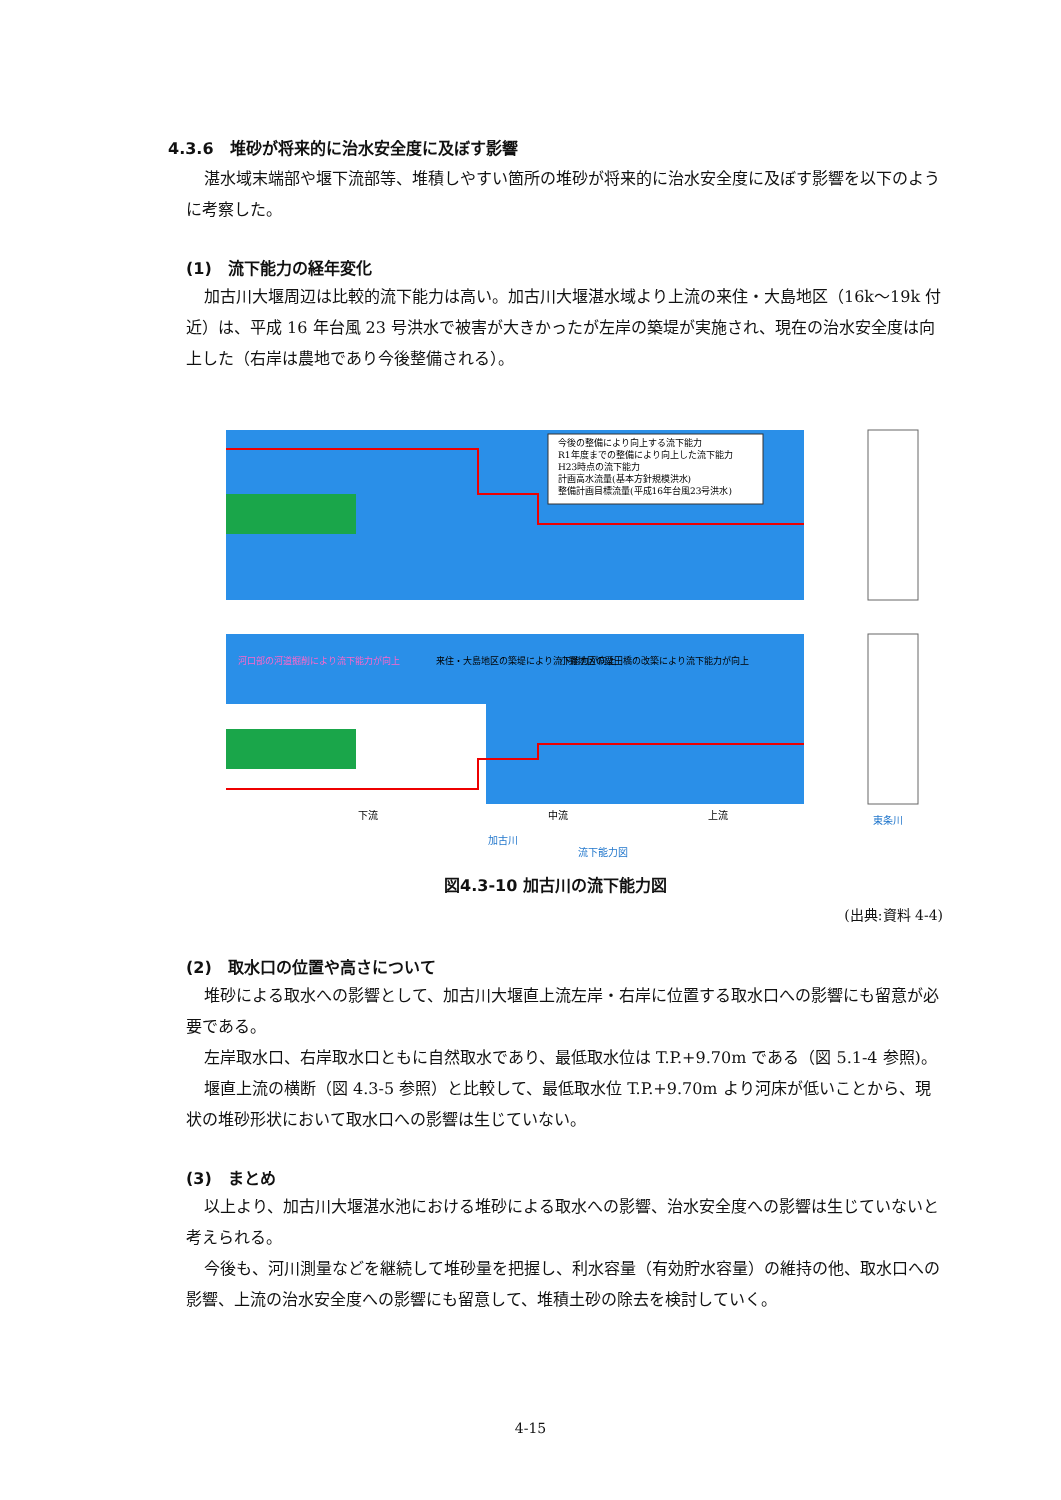4.3.6　堆砂が将来的に治水安全度に及ぼす影響
湛水域末端部や堰下流部等、堆積しやすい箇所の堆砂が将来的に治水安全度に及ぼす影響を以下のように考察した。
(1)　流下能力の経年変化
加古川大堰周辺は比較的流下能力は高い。加古川大堰湛水域より上流の来住・大島地区（16k～19k 付近）は、平成 16 年台風 23 号洪水で被害が大きかったが左岸の築堤が実施され、現在の治水安全度は向上した（右岸は農地であり今後整備される）。
今後の整備により向上する流下能力
R1年度までの整備により向上した流下能力
H23時点の流下能力
計画高水流量(基本方針規模洪水)
整備計画目標流量(平成16年台風23号洪水)
河口部の河道掘削により流下能力が向上
来住・大島地区の築堤により流下能力が向上
小野地区の粟田橋の改築により流下能力が向上
下流
中流
上流
加古川
流下能力図
東条川
図4.3-10 加古川の流下能力図
(出典:資料 4-4)
(2)　取水口の位置や高さについて
堆砂による取水への影響として、加古川大堰直上流左岸・右岸に位置する取水口への影響にも留意が必要である。
左岸取水口、右岸取水口ともに自然取水であり、最低取水位は T.P.+9.70m である（図 5.1-4 参照)。
堰直上流の横断（図 4.3-5 参照）と比較して、最低取水位 T.P.+9.70m より河床が低いことから、現状の堆砂形状において取水口への影響は生じていない。
(3)　まとめ
以上より、加古川大堰湛水池における堆砂による取水への影響、治水安全度への影響は生じていないと考えられる。
今後も、河川測量などを継続して堆砂量を把握し、利水容量（有効貯水容量）の維持の他、取水口への影響、上流の治水安全度への影響にも留意して、堆積土砂の除去を検討していく。
4-15